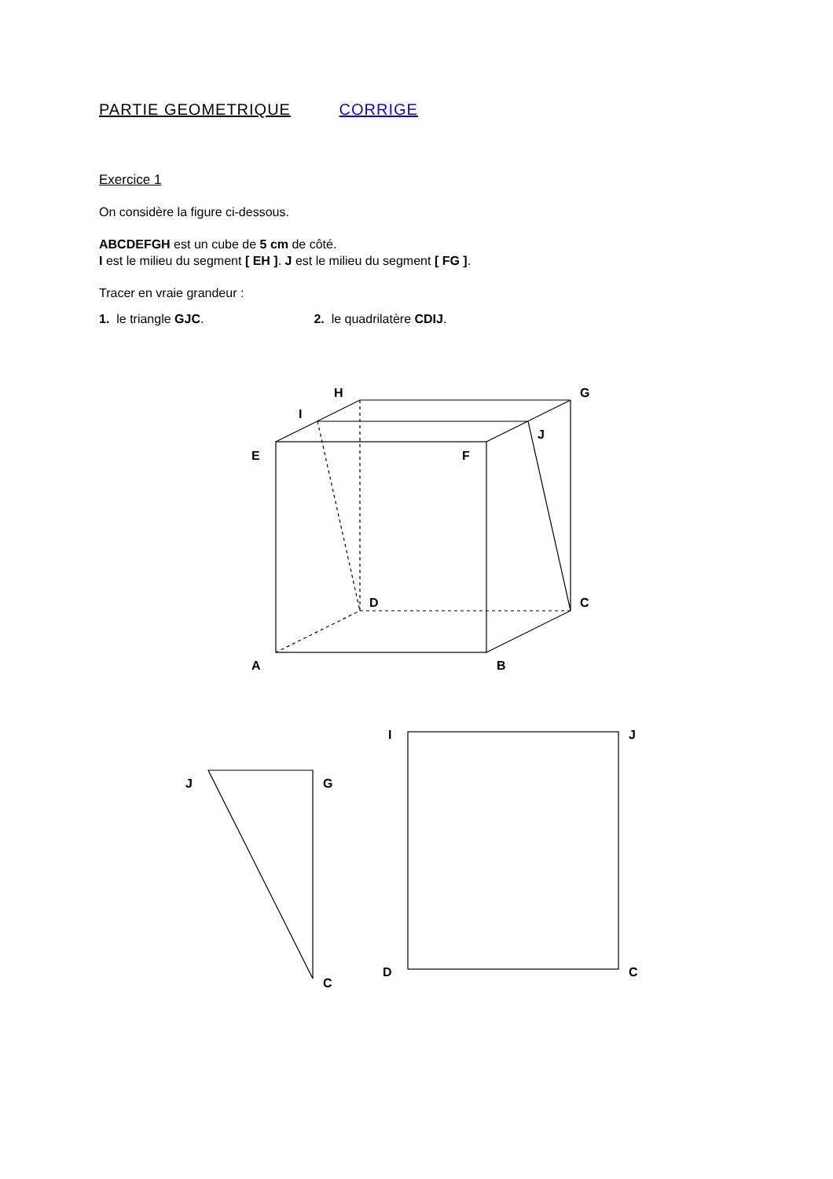PARTIE GEOMETRIQUE CORRIGE
Exercice 1
On considère la figure ci-dessous.
ABCDEFGH est un cube de 5 cm de côté.
I est le milieu du segment [ EH ]. J est le milieu du segment [ FG ].
Tracer en vraie grandeur :
1. le triangle GJC. 2. le quadrilatère CDIJ.
H
G
I
J
E
F
D
C
A
B
J
G
C
I
J
D
C